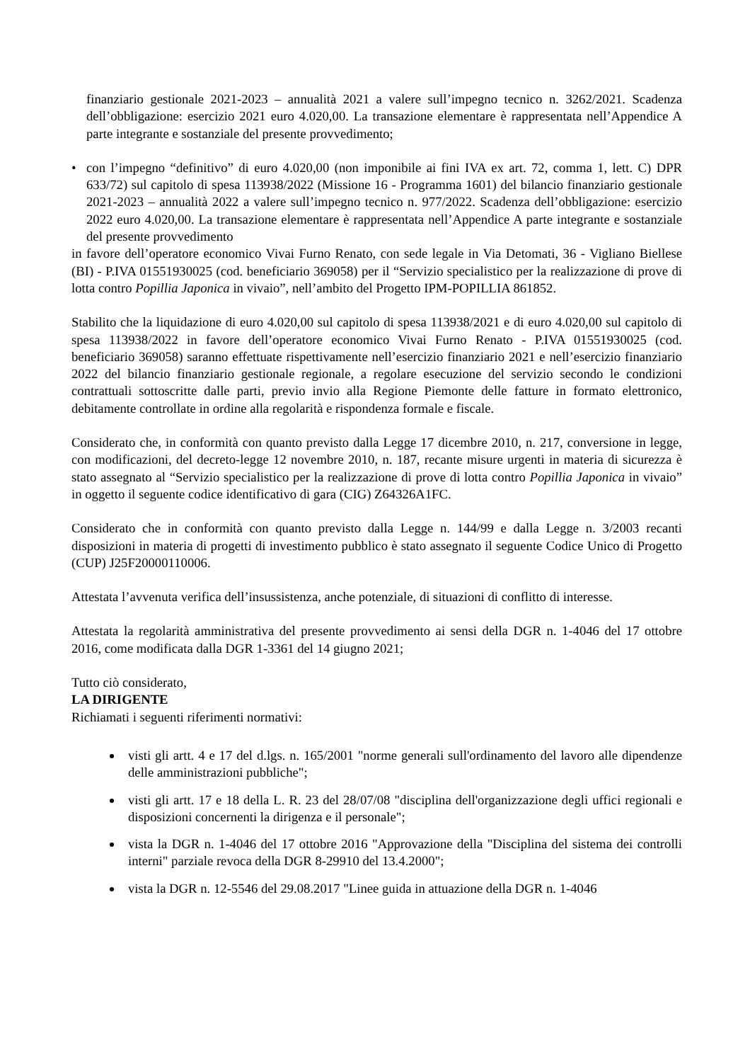finanziario gestionale 2021-2023 – annualità 2021 a valere sull’impegno tecnico n. 3262/2021. Scadenza dell’obbligazione: esercizio 2021 euro 4.020,00. La transazione elementare è rappresentata nell’Appendice A parte integrante e sostanziale del presente provvedimento;
• con l’impegno “definitivo” di euro 4.020,00 (non imponibile ai fini IVA ex art. 72, comma 1, lett. C) DPR 633/72) sul capitolo di spesa 113938/2022 (Missione 16 - Programma 1601) del bilancio finanziario gestionale 2021-2023 – annualità 2022 a valere sull’impegno tecnico n. 977/2022. Scadenza dell’obbligazione: esercizio 2022 euro 4.020,00. La transazione elementare è rappresentata nell’Appendice A parte integrante e sostanziale del presente provvedimento
in favore dell’operatore economico Vivai Furno Renato, con sede legale in Via Detomati, 36 - Vigliano Biellese (BI) - P.IVA 01551930025 (cod. beneficiario 369058) per il “Servizio specialistico per la realizzazione di prove di lotta contro Popillia Japonica in vivaio”, nell’ambito del Progetto IPM-POPILLIA 861852.
Stabilito che la liquidazione di euro 4.020,00 sul capitolo di spesa 113938/2021 e di euro 4.020,00 sul capitolo di spesa 113938/2022 in favore dell’operatore economico Vivai Furno Renato - P.IVA 01551930025 (cod. beneficiario 369058) saranno effettuate rispettivamente nell’esercizio finanziario 2021 e nell’esercizio finanziario 2022 del bilancio finanziario gestionale regionale, a regolare esecuzione del servizio secondo le condizioni contrattuali sottoscritte dalle parti, previo invio alla Regione Piemonte delle fatture in formato elettronico, debitamente controllate in ordine alla regolarità e rispondenza formale e fiscale.
Considerato che, in conformità con quanto previsto dalla Legge 17 dicembre 2010, n. 217, conversione in legge, con modificazioni, del decreto-legge 12 novembre 2010, n. 187, recante misure urgenti in materia di sicurezza è stato assegnato al “Servizio specialistico per la realizzazione di prove di lotta contro Popillia Japonica in vivaio” in oggetto il seguente codice identificativo di gara (CIG) Z64326A1FC.
Considerato che in conformità con quanto previsto dalla Legge n. 144/99 e dalla Legge n. 3/2003 recanti disposizioni in materia di progetti di investimento pubblico è stato assegnato il seguente Codice Unico di Progetto (CUP) J25F20000110006.
Attestata l’avvenuta verifica dell’insussistenza, anche potenziale, di situazioni di conflitto di interesse.
Attestata la regolarità amministrativa del presente provvedimento ai sensi della DGR n. 1-4046 del 17 ottobre 2016, come modificata dalla DGR 1-3361 del 14 giugno 2021;
Tutto ciò considerato,
LA DIRIGENTE
Richiamati i seguenti riferimenti normativi:
visti gli artt. 4 e 17 del d.lgs. n. 165/2001 "norme generali sull'ordinamento del lavoro alle dipendenze delle amministrazioni pubbliche";
visti gli artt. 17 e 18 della L. R. 23 del 28/07/08 "disciplina dell'organizzazione degli uffici regionali e disposizioni concernenti la dirigenza e il personale";
vista la DGR n. 1-4046 del 17 ottobre 2016 "Approvazione della "Disciplina del sistema dei controlli interni" parziale revoca della DGR 8-29910 del 13.4.2000";
vista la DGR n. 12-5546 del 29.08.2017 "Linee guida in attuazione della DGR n. 1-4046